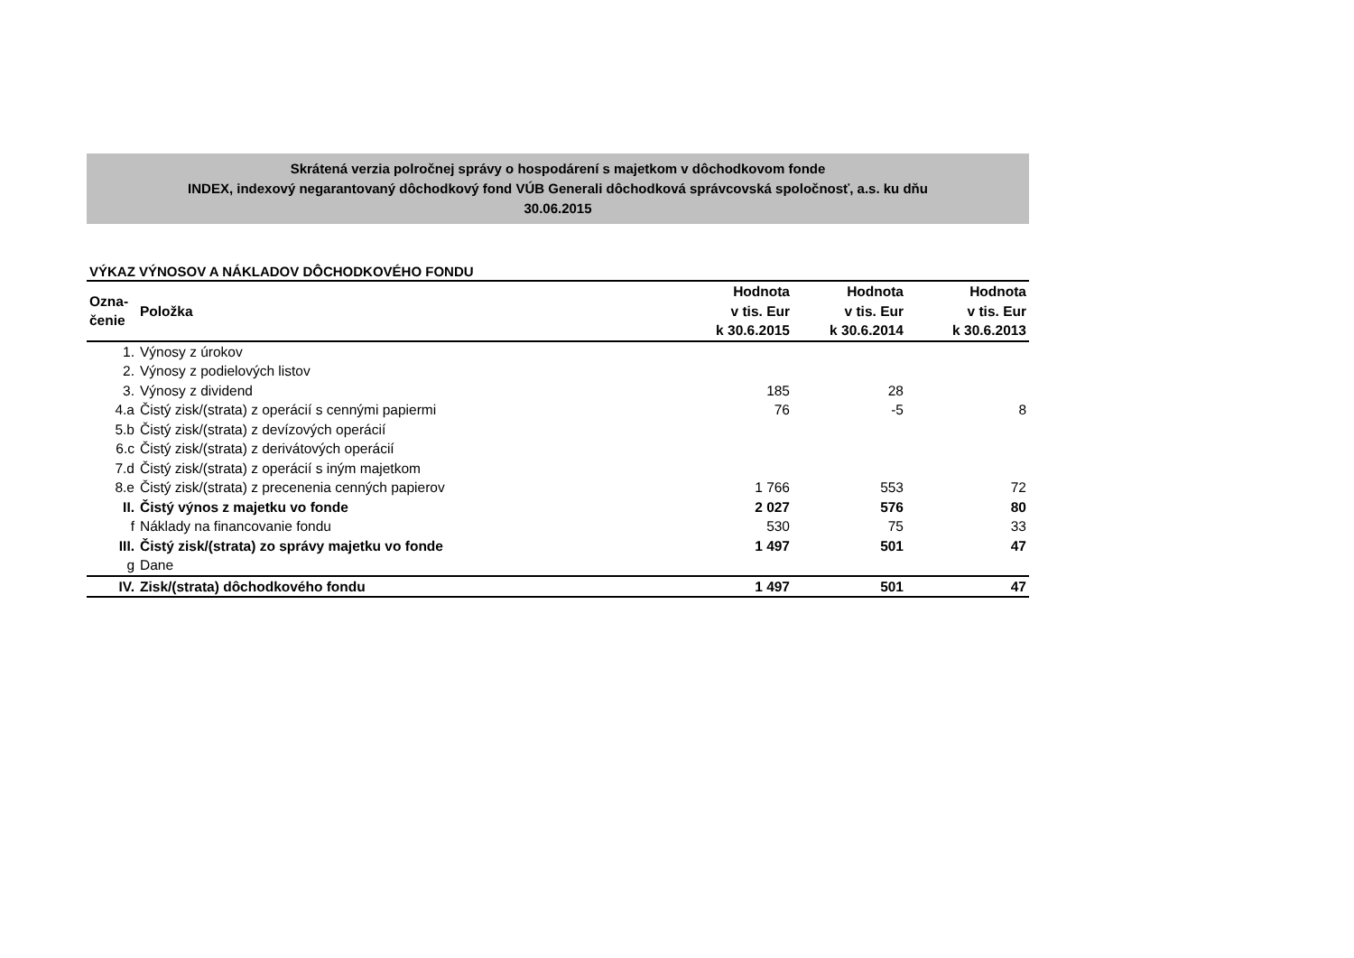Skrátená verzia polročnej správy o hospodárení s majetkom v dôchodkovom fonde
INDEX, indexový negarantovaný dôchodkový fond VÚB Generali dôchodková správcovská spoločnosť, a.s. ku dňu
30.06.2015
VÝKAZ VÝNOSOV A NÁKLADOV DÔCHODKOVÉHO FONDU
| Ozna- čenie | Položka | Hodnota v tis. Eur k 30.6.2015 | Hodnota v tis. Eur k 30.6.2014 | Hodnota v tis. Eur k 30.6.2013 |
| --- | --- | --- | --- | --- |
| 1. | Výnosy z úrokov | | | |
| 2. | Výnosy z podielových listov | | | |
| 3. | Výnosy z dividend | 185 | 28 | |
| 4.a | Čistý zisk/(strata) z operácií s cennými papiermi | 76 | -5 | 8 |
| 5.b | Čistý zisk/(strata) z devízových operácií | | | |
| 6.c | Čistý zisk/(strata) z derivátových operácií | | | |
| 7.d | Čistý zisk/(strata) z operácií s iným majetkom | | | |
| 8.e | Čistý zisk/(strata) z precenenia cenných papierov | 1 766 | 553 | 72 |
| II. | Čistý výnos z majetku vo fonde | 2 027 | 576 | 80 |
| f | Náklady na financovanie fondu | 530 | 75 | 33 |
| III. | Čistý zisk/(strata) zo správy majetku vo fonde | 1 497 | 501 | 47 |
| g | Dane | | | |
| IV. | Zisk/(strata) dôchodkového fondu | 1 497 | 501 | 47 |